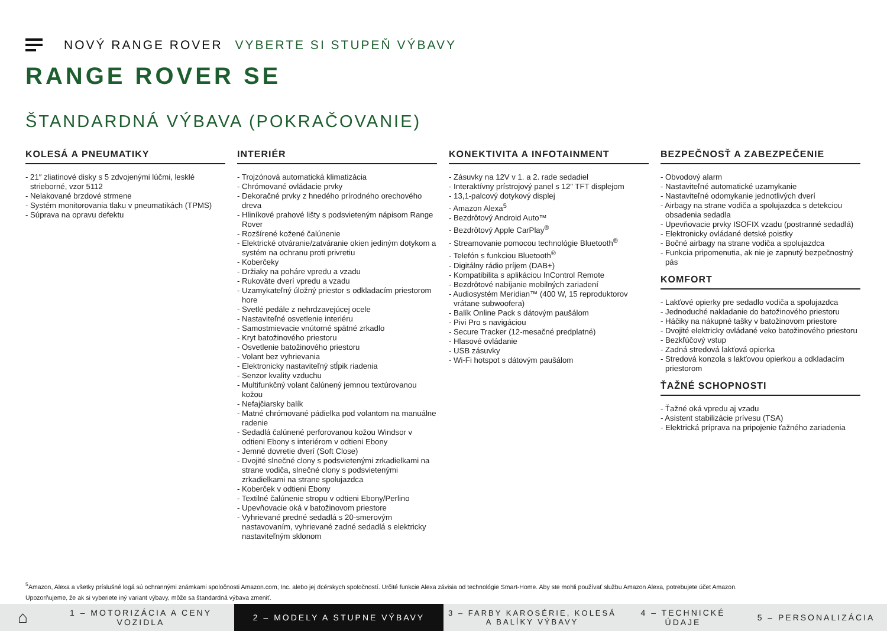NOVÝ RANGE ROVER VYBERTE SI STUPEŇ VÝBAVY
RANGE ROVER SE
ŠTANDARDNÁ VÝBAVA (POKRAČOVANIE)
KOLESÁ A PNEUMATIKY
- 21″ zliatinové disky s 5 zdvojenými lúčmi, lesklé strieborné, vzor 5112
- Nelakované brzdové strmene
- Systém monitorovania tlaku v pneumatikách (TPMS)
- Súprava na opravu defektu
INTERIÉR
- Trojzónová automatická klimatizácia
- Chrómované ovládacie prvky
- Dekoračné prvky z hnedého prírodného orechového dreva
- Hliníkové prahové lišty s podsvieteným nápisom Range Rover
- Rozšírené kožené čalúnenie
- Elektrické otváranie/zatváranie okien jediným dotykom a systém na ochranu proti privretiu
- Koberčeky
- Držiaky na poháre vpredu a vzadu
- Rukoväte dverí vpredu a vzadu
- Uzamykateľný úložný priestor s odkladacím priestorom hore
- Svetlé pedále z nehrdzavejúcej ocele
- Nastaviteľné osvetlenie interiéru
- Samostmievacie vnútorné spätné zrkadlo
- Kryt batožinového priestoru
- Osvetlenie batožinového priestoru
- Volant bez vyhrievania
- Elektronicky nastaviteľný stĺpik riadenia
- Senzor kvality vzduchu
- Multifunkčný volant čalúnený jemnou textúrovanou kožou
- Nefajčiarsky balík
- Matné chrómované pádielka pod volantom na manuálne radenie
- Sedadlá čalúnené perforovanou kožou Windsor v odtieni Ebony s interiérom v odtieni Ebony
- Jemné dovretie dverí (Soft Close)
- Dvojité slnečné clony s podsvietenými zrkadielkami na strane vodiča, slnečné clony s podsvietenými zrkadielkami na strane spolujazdca
- Koberček v odtieni Ebony
- Textilné čalúnenie stropu v odtieni Ebony/Perlino
- Upevňovacie oká v batožinovom priestore
- Vyhrievané predné sedadlá s 20-smerovým nastavovaním, vyhrievané zadné sedadlá s elektricky nastaviteľným sklonom
KONEKTIVITA A INFOTAINMENT
- Zásuvky na 12V v 1. a 2. rade sedadiel
- Interaktívny prístrojový panel s 12″ TFT displejom
- 13,1-palcový dotykový displej
- Amazon Alexa<sup>5</sup>
- Bezdrôtový Android Auto™
- Bezdrôtový Apple CarPlay<sup>®</sup>
- Streamovanie pomocou technológie Bluetooth<sup>®</sup>
- Telefón s funkciou Bluetooth<sup>®</sup>
- Digitálny rádio príjem (DAB+)
- Kompatibilita s aplikáciou InControl Remote
- Bezdrôtové nabíjanie mobilných zariadení
- Audiosystém Meridian™ (400 W, 15 reproduktorov vrátane subwoofera)
- Balík Online Pack s dátovým paušálom
- Pivi Pro s navigáciou
- Secure Tracker (12-mesačné predplatné)
- Hlasové ovládanie
- USB zásuvky
- Wi-Fi hotspot s dátovým paušálom
BEZPEČNOSŤ A ZABEZPEČENIE
- Obvodový alarm
- Nastaviteľné automatické uzamykanie
- Nastaviteľné odomykanie jednotlivých dverí
- Airbagy na strane vodiča a spolujazdca s detekciou obsadenia sedadla
- Upevňovacie prvky ISOFIX vzadu (postranné sedadlá)
- Elektronicky ovládané detské poistky
- Bočné airbagy na strane vodiča a spolujazdca
- Funkcia pripomenutia, ak nie je zapnutý bezpečnostný pás
KOMFORT
- Lakťové opierky pre sedadlo vodiča a spolujazdca
- Jednoduché nakladanie do batožinového priestoru
- Háčiky na nákupné tašky v batožinovom priestore
- Dvojité elektricky ovládané veko batožinového priestoru
- Bezkľúčový vstup
- Zadná stredová lakťová opierka
- Stredová konzola s lakťovou opierkou a odkladacím priestorom
ŤAŽNÉ SCHOPNOSTI
- Ťažné oká vpredu aj vzadu
- Asistent stabilizácie prívesu (TSA)
- Elektrická príprava na pripojenie ťažného zariadenia
<sup>5</sup> Amazon, Alexa a všetky príslušné logá sú ochrannými známkami spoločnosti Amazon.com, Inc. alebo jej dcérskych spoločností. Určité funkcie Alexa závisia od technológie Smart-Home. Aby ste mohli používať službu Amazon Alexa, potrebujete účet Amazon.
Upozorňujeme, že ak si vyberiete iný variant výbavy, môže sa štandardná výbava zmeniť.
⌂
1 – MOTORIZÁCIA A CENY VOZIDLA
2 – MODELY A STUPNE VÝBAVY
3 – FARBY KAROSÉRIE, KOLESÁ A BALÍKY VÝBAVY
4 – TECHNICKÉ ÚDAJE
5 – PERSONALIZÁCIA